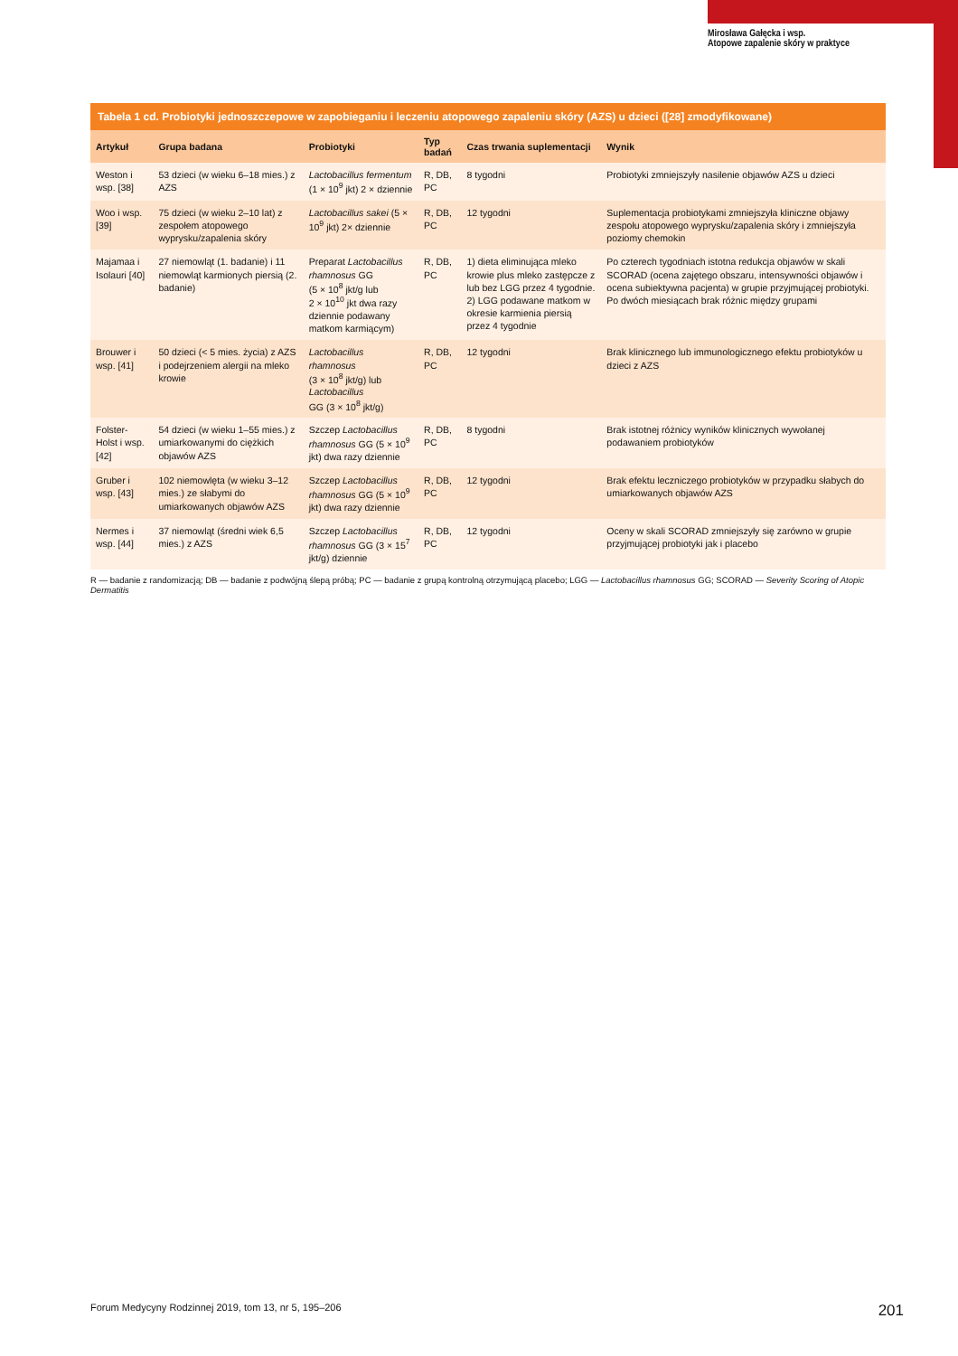Mirosława Gałęcka i wsp.
Atopowe zapalenie skóry w praktyce
Tabela 1 cd. Probiotyki jednoszczepowe w zapobieganiu i leczeniu atopowego zapaleniu skóry (AZS) u dzieci ([28] zmodyfikowane)
| Artykuł | Grupa badana | Probiotyki | Typ badań | Czas trwania suplementacji | Wynik |
| --- | --- | --- | --- | --- | --- |
| Weston i wsp. [38] | 53 dzieci (w wieku 6–18 mies.) z AZS | Lactobacillus fermentum (1 × 10<sup>9</sup> jkt) 2 × dziennie | R, DB, PC | 8 tygodni | Probiotyki zmniejszyły nasilenie objawów AZS u dzieci |
| Woo i wsp. [39] | 75 dzieci (w wieku 2–10 lat) z zespołem atopowego wyprysku/zapalenia skóry | Lactobacillus sakei (5 × 10<sup>9</sup> jkt) 2× dziennie | R, DB, PC | 12 tygodni | Suplementacja probiotykami zmniejszyła kliniczne objawy zespołu atopowego wyprysku/zapalenia skóry i zmniejszyła poziomy chemokin |
| Majamaa i Isolauri [40] | 27 niemowląt (1. badanie) i 11 niemowląt karmionych piersią (2. badanie) | Preparat Lactobacillus rhamnosus GG (5 × 10<sup>8</sup> jkt/g lub 2 × 10<sup>10</sup> jkt dwa razy dziennie podawany matkom karmiącym) | R, DB, PC | 1) dieta eliminująca mleko krowie plus mleko zastępcze z lub bez LGG przez 4 tygodnie. 2) LGG podawane matkom w okresie karmienia piersią przez 4 tygodnie | Po czterech tygodniach istotna redukcja objawów w skali SCORAD (ocena zajętego obszaru, intensywności objawów i ocena subiektywna pacjenta) w grupie przyjmującej probiotyki. Po dwóch miesiącach brak różnic między grupami |
| Brouwer i wsp. [41] | 50 dzieci (< 5 mies. życia) z AZS i podejrzeniem alergii na mleko krowie | Lactobacillus rhamnosus (3 × 10<sup>8</sup> jkt/g) lub Lactobacillus GG (3 × 10<sup>8</sup> jkt/g) | R, DB, PC | 12 tygodni | Brak klinicznego lub immunologicznego efektu probiotyków u dzieci z AZS |
| Folster-Holst i wsp. [42] | 54 dzieci (w wieku 1–55 mies.) z umiarkowanymi do ciężkich objawów AZS | Szczep Lactobacillus rhamnosus GG (5 × 10<sup>9</sup> jkt) dwa razy dziennie | R, DB, PC | 8 tygodni | Brak istotnej różnicy wyników klinicznych wywołanej podawaniem probiotyków |
| Gruber i wsp. [43] | 102 niemowlęta (w wieku 3–12 mies.) ze słabymi do umiarkowanych objawów AZS | Szczep Lactobacillus rhamnosus GG (5 × 10<sup>9</sup> jkt) dwa razy dziennie | R, DB, PC | 12 tygodni | Brak efektu leczniczego probiotyków w przypadku słabych do umiarkowanych objawów AZS |
| Nermes i wsp. [44] | 37 niemowląt (średni wiek 6,5 mies.) z AZS | Szczep Lactobacillus rhamnosus GG (3 × 15<sup>7</sup> jkt/g) dziennie | R, DB, PC | 12 tygodni | Oceny w skali SCORAD zmniejszyły się zarówno w grupie przyjmującej probiotyki jak i placebo |
R — badanie z randomizacją; DB — badanie z podwójną ślepą próbą; PC — badanie z grupą kontrolną otrzymującą placebo; LGG — Lactobacillus rhamnosus GG; SCORAD — Severity Scoring of Atopic Dermatitis
Forum Medycyny Rodzinnej 2019, tom 13, nr 5, 195–206 201